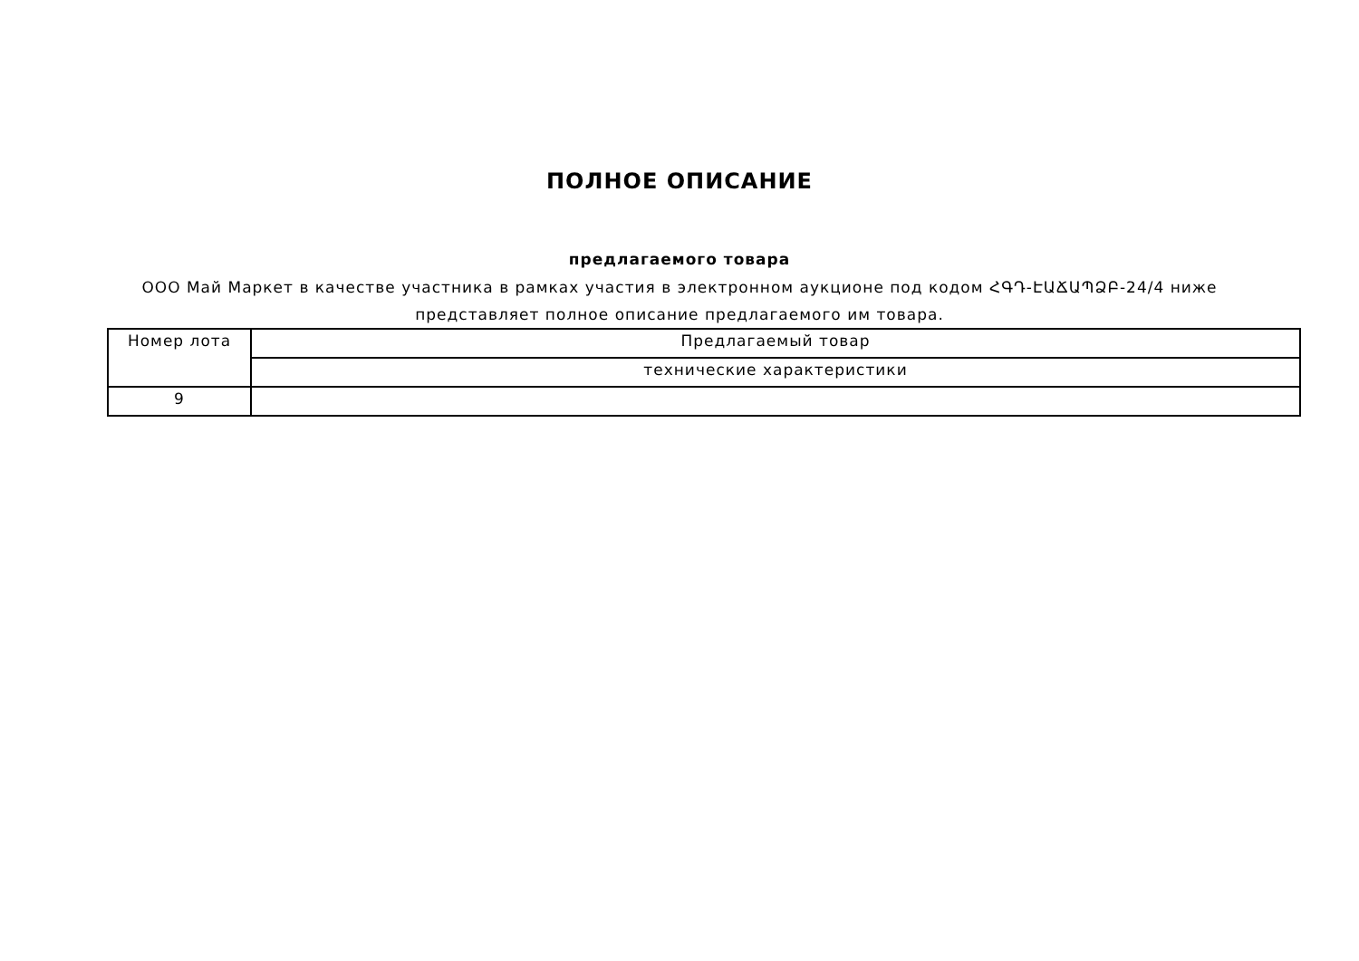ПОЛНОЕ ОПИСАНИЕ
предлагаемого товара
ООО Май Маркет в качестве участника в рамках участия в электронном аукционе под кодом ՀԳԴ-ԷԱՃԱՊՁԲ-24/4 ниже представляет полное описание предлагаемого им товара.
| Номер лота | Предлагаемый товар |
| | технические характеристики |
| 9 | |